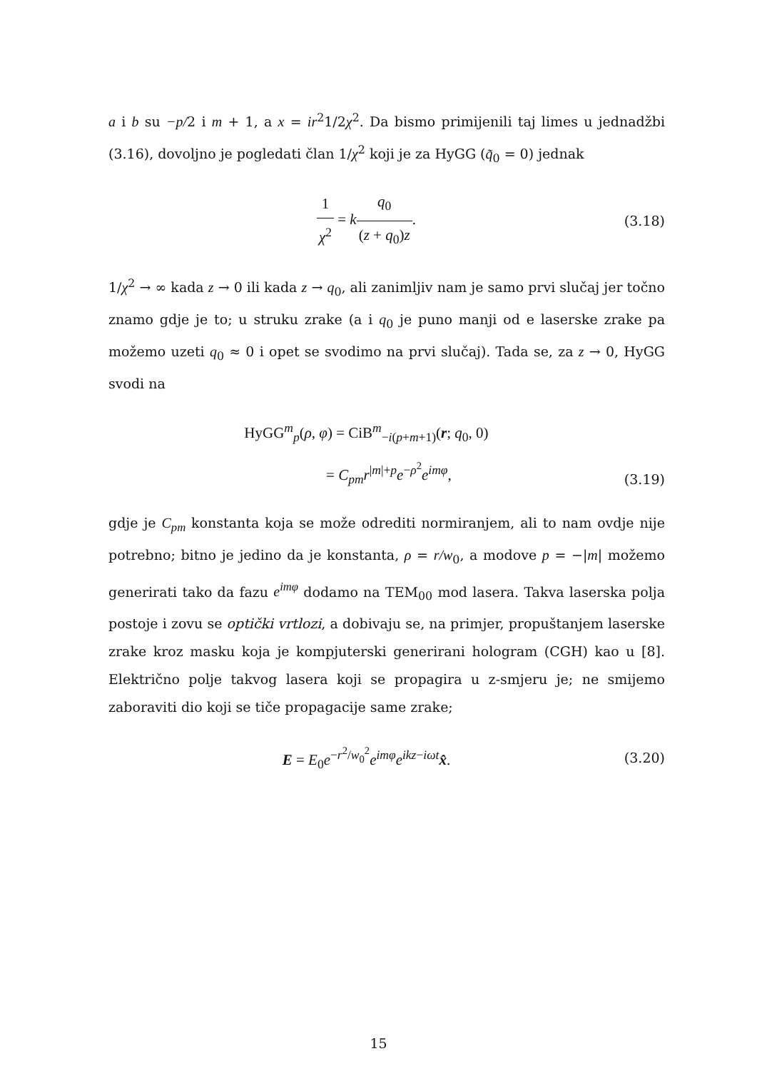a i b su −p/2 i m + 1, a x = ir<sup>2</sup>1/2χ<sup>2</sup>. Da bismo primijenili taj limes u jednadžbi (3.16), dovoljno je pogledati član 1/χ<sup>2</sup> koji je za HyGG (q̃<sub>0</sub> = 0) jednak
1 χ<sup>2</sup> = kq<sub>0</sub> (z + q<sub>0</sub>)z. (3.18)
1/χ<sup>2</sup> → ∞ kada z → 0 ili kada z → q<sub>0</sub>, ali zanimljiv nam je samo prvi slučaj jer točno znamo gdje je to; u struku zrake (a i q<sub>0</sub> je puno manji od e laserske zrake pa možemo uzeti q<sub>0</sub> ≈ 0 i opet se svodimo na prvi slučaj). Tada se, za z → 0, HyGG svodi na
HyGG<sup>m</sup><sub>p</sub>(ρ, φ) = CiB<sup>m</sup><sub>−i(p+m+1)</sub>(r; q<sub>0</sub>, 0)
= C<sub>pm</sub>r<sup>|m|+p</sup>e<sup>−ρ<sup>2</sup></sup>e<sup>imφ</sup>,
(3.19)
gdje je C<sub>pm</sub> konstanta koja se može odrediti normiranjem, ali to nam ovdje nije potrebno; bitno je jedino da je konstanta, ρ = r/w<sub>0</sub>, a modove p = −|m| možemo generirati tako da fazu e<sup>imφ</sup> dodamo na TEM<sub>00</sub> mod lasera. Takva laserska polja postoje i zovu se optički vrtlozi, a dobivaju se, na primjer, propuštanjem laserske zrake kroz masku koja je kompjuterski generirani hologram (CGH) kao u [8]. Električno polje takvog lasera koji se propagira u z-smjeru je; ne smijemo zaboraviti dio koji se tiče propagacije same zrake;
E = E<sub>0</sub>e<sup>−r<sup>2</sup>/w<sub>0</sub><sup>2</sup></sup>e<sup>imφ</sup>e<sup>ikz−iωt</sup>x̂. (3.20)
15